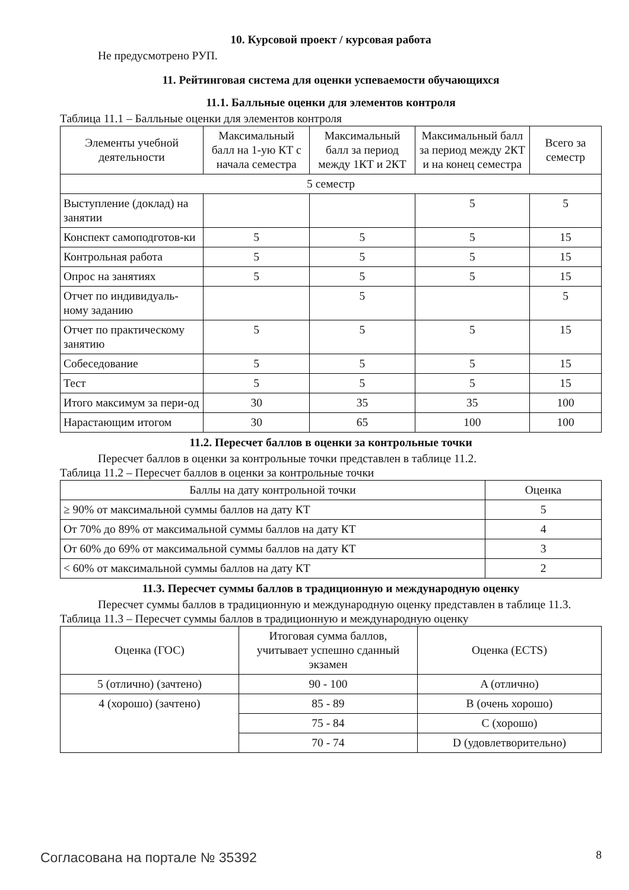10. Курсовой проект / курсовая работа
Не предусмотрено РУП.
11. Рейтинговая система для оценки успеваемости обучающихся
11.1. Балльные оценки для элементов контроля
Таблица 11.1 – Балльные оценки для элементов контроля
| Элементы учебной деятельности | Максимальный балл на 1-ую КТ с начала семестра | Максимальный балл за период между 1КТ и 2КТ | Максимальный балл за период между 2КТ и на конец семестра | Всего за семестр |
| --- | --- | --- | --- | --- |
| 5 семестр | | | | |
| Выступление (доклад) на занятии | | | 5 | 5 |
| Конспект самоподготов-ки | 5 | 5 | 5 | 15 |
| Контрольная работа | 5 | 5 | 5 | 15 |
| Опрос на занятиях | 5 | 5 | 5 | 15 |
| Отчет по индивидуаль-ному заданию | | 5 | | 5 |
| Отчет по практическому занятию | 5 | 5 | 5 | 15 |
| Собеседование | 5 | 5 | 5 | 15 |
| Тест | 5 | 5 | 5 | 15 |
| Итого максимум за пери-од | 30 | 35 | 35 | 100 |
| Нарастающим итогом | 30 | 65 | 100 | 100 |
11.2. Пересчет баллов в оценки за контрольные точки
Пересчет баллов в оценки за контрольные точки представлен в таблице 11.2.
Таблица 11.2 – Пересчет баллов в оценки за контрольные точки
| Баллы на дату контрольной точки | Оценка |
| --- | --- |
| ≥ 90% от максимальной суммы баллов на дату КТ | 5 |
| От 70% до 89% от максимальной суммы баллов на дату КТ | 4 |
| От 60% до 69% от максимальной суммы баллов на дату КТ | 3 |
| < 60% от максимальной суммы баллов на дату КТ | 2 |
11.3. Пересчет суммы баллов в традиционную и международную оценку
Пересчет суммы баллов в традиционную и международную оценку представлен в таблице 11.3.
Таблица 11.3 – Пересчет суммы баллов в традиционную и международную оценку
| Оценка (ГОС) | Итоговая сумма баллов, учитывает успешно сданный экзамен | Оценка (ECTS) |
| --- | --- | --- |
| 5 (отлично) (зачтено) | 90 - 100 | A (отлично) |
| 4 (хорошо) (зачтено) | 85 - 89 | B (очень хорошо) |
| | 75 - 84 | C (хорошо) |
| | 70 - 74 | D (удовлетворительно) |
Согласована на портале № 35392 8